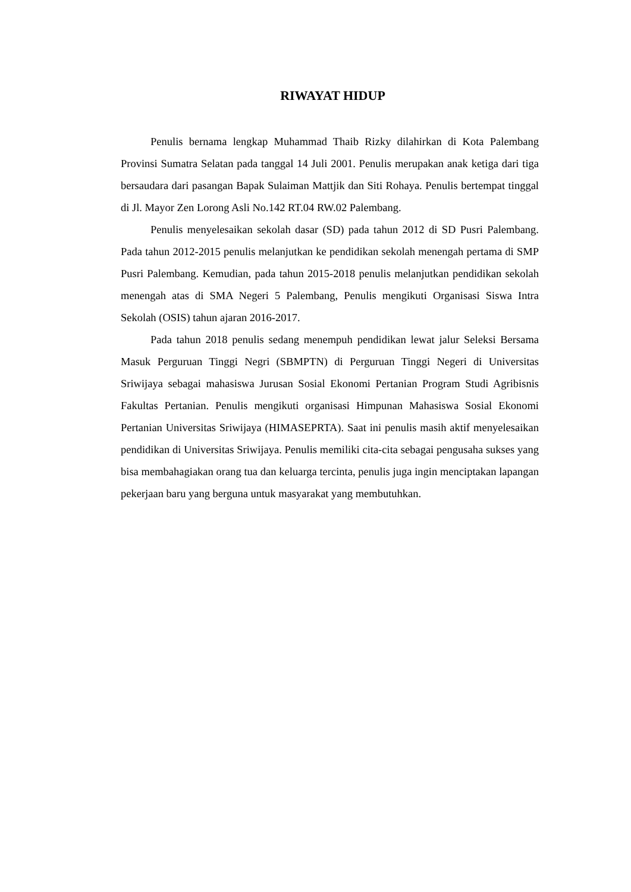RIWAYAT HIDUP
Penulis bernama lengkap Muhammad Thaib Rizky dilahirkan di Kota Palembang Provinsi Sumatra Selatan pada tanggal 14 Juli 2001. Penulis merupakan anak ketiga dari tiga bersaudara dari pasangan Bapak Sulaiman Mattjik dan Siti Rohaya. Penulis bertempat tinggal di Jl. Mayor Zen Lorong Asli No.142 RT.04 RW.02 Palembang.
Penulis menyelesaikan sekolah dasar (SD) pada tahun 2012 di SD Pusri Palembang. Pada tahun 2012-2015 penulis melanjutkan ke pendidikan sekolah menengah pertama di SMP Pusri Palembang. Kemudian, pada tahun 2015-2018 penulis melanjutkan pendidikan sekolah menengah atas di SMA Negeri 5 Palembang, Penulis mengikuti Organisasi Siswa Intra Sekolah (OSIS) tahun ajaran 2016-2017.
Pada tahun 2018 penulis sedang menempuh pendidikan lewat jalur Seleksi Bersama Masuk Perguruan Tinggi Negri (SBMPTN) di Perguruan Tinggi Negeri di Universitas Sriwijaya sebagai mahasiswa Jurusan Sosial Ekonomi Pertanian Program Studi Agribisnis Fakultas Pertanian. Penulis mengikuti organisasi Himpunan Mahasiswa Sosial Ekonomi Pertanian Universitas Sriwijaya (HIMASEPRTA). Saat ini penulis masih aktif menyelesaikan pendidikan di Universitas Sriwijaya. Penulis memiliki cita-cita sebagai pengusaha sukses yang bisa membahagiakan orang tua dan keluarga tercinta, penulis juga ingin menciptakan lapangan pekerjaan baru yang berguna untuk masyarakat yang membutuhkan.